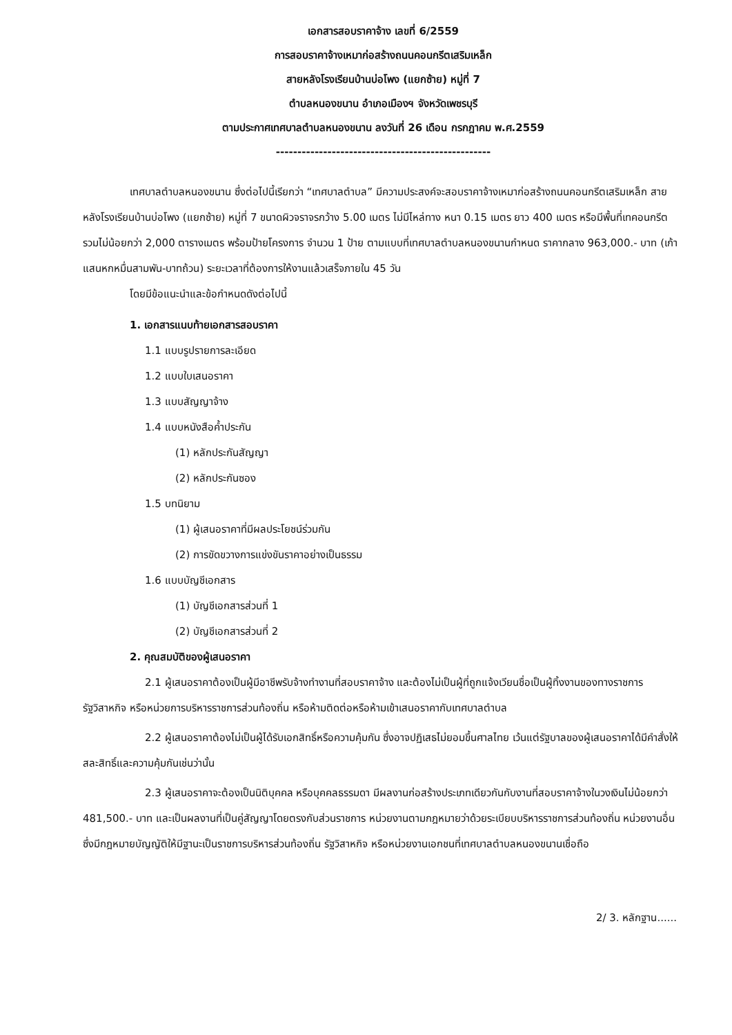เอกสารสอบราคาจ้าง เลขที่ 6/2559
การสอบราคาจ้างเหมาก่อสร้างถนนคอนกรีตเสริมเหล็ก
สายหลังโรงเรียนบ้านบ่อโพง (แยกซ้าย) หมู่ที่ 7
ตำบลหนองขนาน อำเภอเมืองฯ จังหวัดเพชรบุรี
ตามประกาศเทศบาลตำบลหนองขนาน ลงวันที่ 26 เดือน กรกฎาคม พ.ศ.2559
--------------------------------------------------
เทศบาลตำบลหนองขนาน ซึ่งต่อไปนี้เรียกว่า “เทศบาลตำบล” มีความประสงค์จะสอบราคาจ้างเหมาก่อสร้างถนนคอนกรีตเสริมเหล็ก สายหลังโรงเรียนบ้านบ่อโพง (แยกซ้าย) หมู่ที่ 7 ขนาดผิวจราจรกว้าง 5.00 เมตร ไม่มีไหล่ทาง หนา 0.15 เมตร ยาว 400 เมตร หรือมีพื้นที่เทคอนกรีตรวมไม่น้อยกว่า 2,000 ตารางเมตร พร้อมป้ายโครงการ จำนวน 1 ป้าย ตามแบบที่เทศบาลตำบลหนองขนานกำหนด ราคากลาง 963,000.- บาท (เก้าแสนหกหมื่นสามพัน-บาทถ้วน) ระยะเวลาที่ต้องการให้งานแล้วเสร็จภายใน 45 วัน
โดยมีข้อแนะนำและข้อกำหนดดังต่อไปนี้
1. เอกสารแนบท้ายเอกสารสอบราคา
1.1 แบบรูปรายการละเอียด
1.2 แบบใบเสนอราคา
1.3 แบบสัญญาจ้าง
1.4 แบบหนังสือค้ำประกัน
(1) หลักประกันสัญญา
(2) หลักประกันซอง
1.5 บทนิยาม
(1) ผู้เสนอราคาที่มีผลประโยชน์ร่วมกัน
(2) การขัดขวางการแข่งขันราคาอย่างเป็นธรรม
1.6 แบบบัญชีเอกสาร
(1) บัญชีเอกสารส่วนที่ 1
(2) บัญชีเอกสารส่วนที่ 2
2. คุณสมบัติของผู้เสนอราคา
2.1 ผู้เสนอราคาต้องเป็นผู้มีอาชีพรับจ้างทำงานที่สอบราคาจ้าง และต้องไม่เป็นผู้ที่ถูกแจ้งเวียนชื่อเป็นผู้ทิ้งงานของทางราชการ รัฐวิสาหกิจ หรือหน่วยการบริหารราชการส่วนท้องถิ่น หรือห้ามติดต่อหรือห้ามเข้าเสนอราคากับเทศบาลตำบล
2.2 ผู้เสนอราคาต้องไม่เป็นผู้ได้รับเอกสิทธิ์หรือความคุ้มกัน ซึ่งอาจปฏิเสธไม่ยอมขึ้นศาลไทย เว้นแต่รัฐบาลของผู้เสนอราคาได้มีคำสั่งให้สละสิทธิ์และความคุ้มกันเช่นว่านั้น
2.3 ผู้เสนอราคาจะต้องเป็นนิติบุคคล หรือบุคคลธรรมดา มีผลงานก่อสร้างประเภทเดียวกันกับงานที่สอบราคาจ้างในวงเงินไม่น้อยกว่า 481,500.- บาท และเป็นผลงานที่เป็นคู่สัญญาโดยตรงกับส่วนราชการ หน่วยงานตามกฎหมายว่าด้วยระเบียบบริหารราชการส่วนท้องถิ่น หน่วยงานอื่นซึ่งมีกฎหมายบัญญัติให้มีฐานะเป็นราชการบริหารส่วนท้องถิ่น รัฐวิสาหกิจ หรือหน่วยงานเอกชนที่เทศบาลตำบลหนองขนานเชื่อถือ
2/ 3. หลักฐาน......